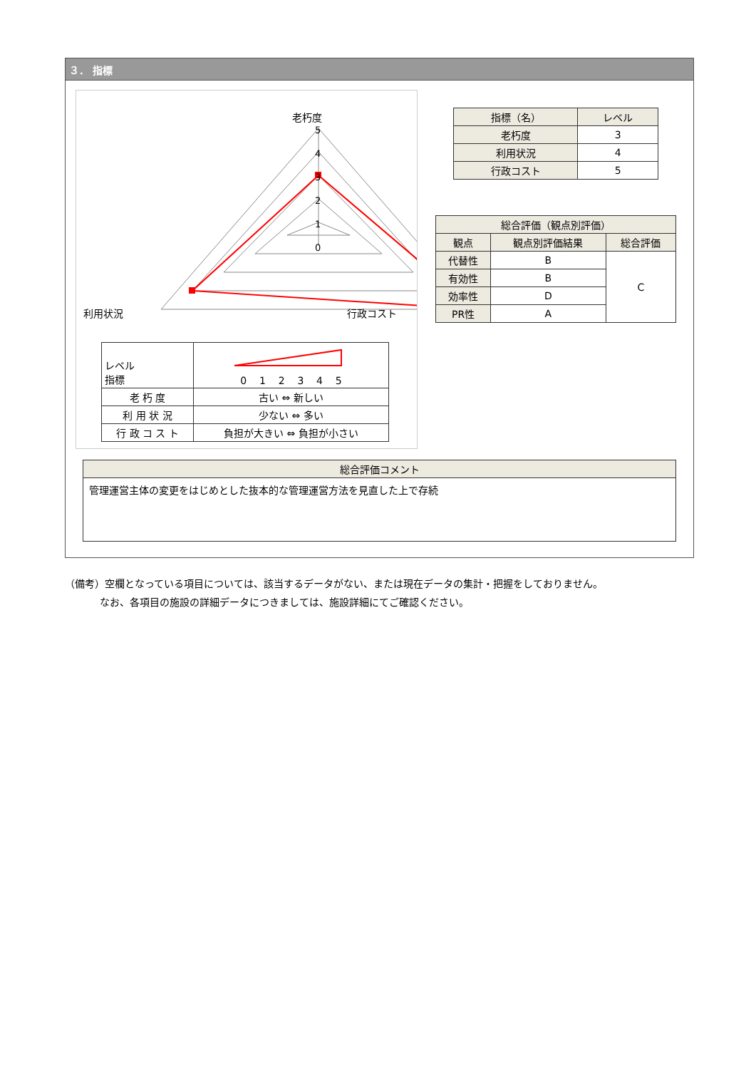３． 指標
5
4
3
2
1
0
老朽度
利用状況 行政コスト
| レベル 指標 | 0 1 2 3 4 5 |
| 老 朽 度 | 古い ⇔ 新しい |
| 利 用 状 況 | 少ない ⇔ 多い |
| 行 政 コ ス ト | 負担が大きい ⇔ 負担が小さい |
| 指標（名） | レベル |
| --- | --- |
| 老朽度 | 3 |
| 利用状況 | 4 |
| 行政コスト | 5 |
| 総合評価（観点別評価） | | |
| --- | --- | --- |
| 観点 | 観点別評価結果 | 総合評価 |
| 代替性 | B | C |
| 有効性 | B | |
| 効率性 | D | |
| PR性 | A | |
| 総合評価コメント |
| --- |
| 管理運営主体の変更をはじめとした抜本的な管理運営方法を見直した上で存続 |
（備考）空欄となっている項目については、該当するデータがない、または現在データの集計・把握をしておりません。
    なお、各項目の施設の詳細データにつきましては、施設詳細にてご確認ください。